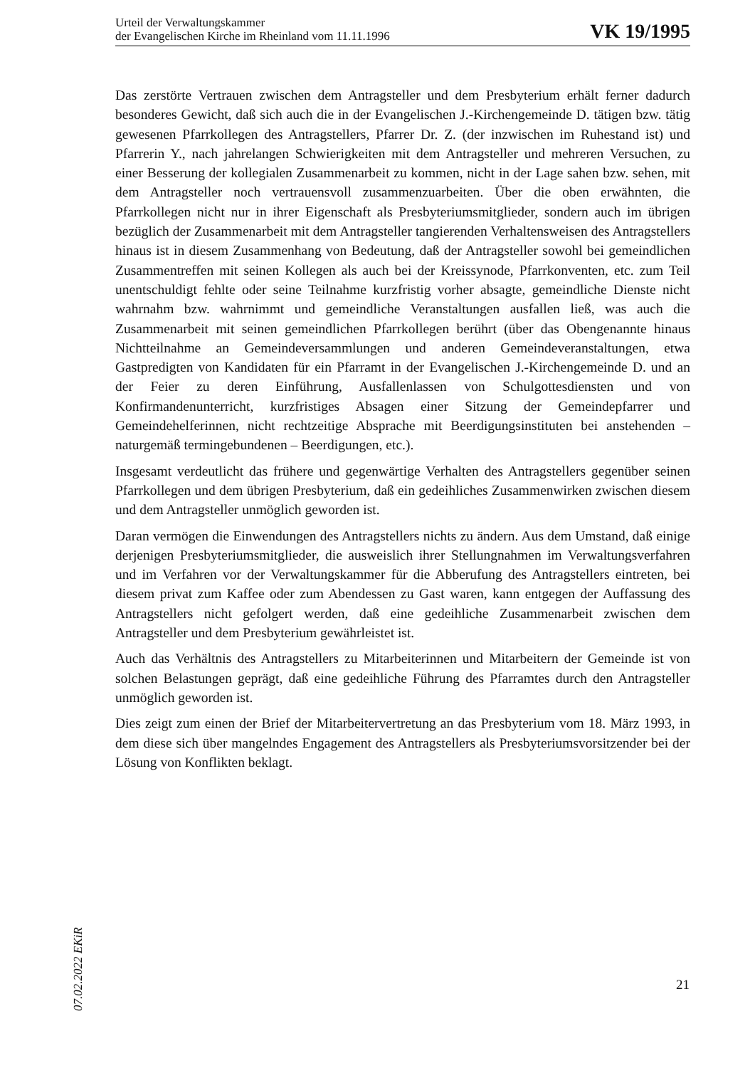Urteil der Verwaltungskammer
der Evangelischen Kirche im Rheinland vom 11.11.1996
VK 19/1995
Das zerstörte Vertrauen zwischen dem Antragsteller und dem Presbyterium erhält ferner dadurch besonderes Gewicht, daß sich auch die in der Evangelischen J.-Kirchengemeinde D. tätigen bzw. tätig gewesenen Pfarrkollegen des Antragstellers, Pfarrer Dr. Z. (der inzwischen im Ruhestand ist) und Pfarrerin Y., nach jahrelangen Schwierigkeiten mit dem Antragsteller und mehreren Versuchen, zu einer Besserung der kollegialen Zusammenarbeit zu kommen, nicht in der Lage sahen bzw. sehen, mit dem Antragsteller noch vertrauensvoll zusammenzuarbeiten. Über die oben erwähnten, die Pfarrkollegen nicht nur in ihrer Eigenschaft als Presbyteriumsmitglieder, sondern auch im übrigen bezüglich der Zusammenarbeit mit dem Antragsteller tangierenden Verhaltensweisen des Antragstellers hinaus ist in diesem Zusammenhang von Bedeutung, daß der Antragsteller sowohl bei gemeindlichen Zusammentreffen mit seinen Kollegen als auch bei der Kreissynode, Pfarrkonventen, etc. zum Teil unentschuldigt fehlte oder seine Teilnahme kurzfristig vorher absagte, gemeindliche Dienste nicht wahrnahm bzw. wahrnimmt und gemeindliche Veranstaltungen ausfallen ließ, was auch die Zusammenarbeit mit seinen gemeindlichen Pfarrkollegen berührt (über das Obengenannte hinaus Nichtteilnahme an Gemeindeversammlungen und anderen Gemeindeveranstaltungen, etwa Gastpredigten von Kandidaten für ein Pfarramt in der Evangelischen J.-Kirchengemeinde D. und an der Feier zu deren Einführung, Ausfallenlassen von Schulgottesdiensten und von Konfirmandenunterricht, kurzfristiges Absagen einer Sitzung der Gemeindepfarrer und Gemeindehelferinnen, nicht rechtzeitige Absprache mit Beerdigungsinstituten bei anstehenden – naturgemäß termingebundenen – Beerdigungen, etc.).
Insgesamt verdeutlicht das frühere und gegenwärtige Verhalten des Antragstellers gegenüber seinen Pfarrkollegen und dem übrigen Presbyterium, daß ein gedeihliches Zusammenwirken zwischen diesem und dem Antragsteller unmöglich geworden ist.
Daran vermögen die Einwendungen des Antragstellers nichts zu ändern. Aus dem Umstand, daß einige derjenigen Presbyteriumsmitglieder, die ausweislich ihrer Stellungnahmen im Verwaltungsverfahren und im Verfahren vor der Verwaltungskammer für die Abberufung des Antragstellers eintreten, bei diesem privat zum Kaffee oder zum Abendessen zu Gast waren, kann entgegen der Auffassung des Antragstellers nicht gefolgert werden, daß eine gedeihliche Zusammenarbeit zwischen dem Antragsteller und dem Presbyterium gewährleistet ist.
Auch das Verhältnis des Antragstellers zu Mitarbeiterinnen und Mitarbeitern der Gemeinde ist von solchen Belastungen geprägt, daß eine gedeihliche Führung des Pfarramtes durch den Antragsteller unmöglich geworden ist.
Dies zeigt zum einen der Brief der Mitarbeitervertretung an das Presbyterium vom 18. März 1993, in dem diese sich über mangelndes Engagement des Antragstellers als Presbyteriumsvorsitzender bei der Lösung von Konflikten beklagt.
07.02.2022 EKiR
21